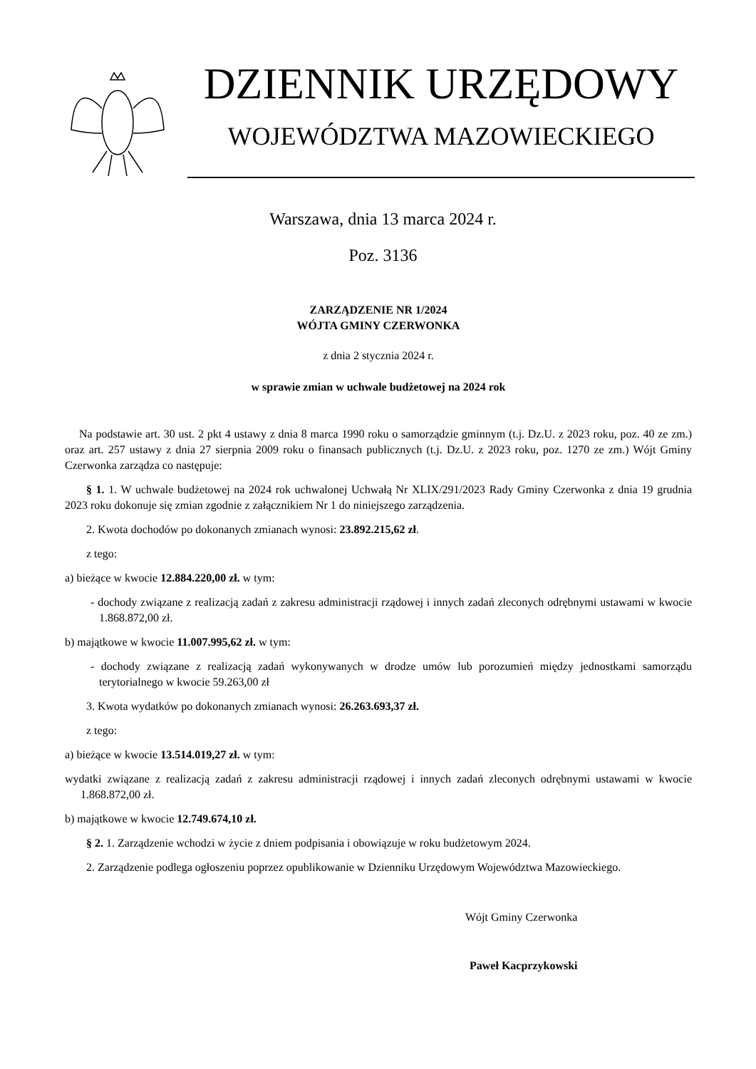DZIENNIK URZĘDOWY
WOJEWÓDZTWA MAZOWIECKIEGO
Warszawa, dnia 13 marca 2024 r.
Poz. 3136
ZARZĄDZENIE NR 1/2024
WÓJTA GMINY CZERWONKA
z dnia 2 stycznia 2024 r.
w sprawie zmian w uchwale budżetowej na 2024 rok
Na podstawie art. 30 ust. 2 pkt 4 ustawy z dnia 8 marca 1990 roku o samorządzie gminnym (t.j. Dz.U. z 2023 roku, poz. 40 ze zm.) oraz art. 257 ustawy z dnia 27 sierpnia 2009 roku o finansach publicznych (t.j. Dz.U. z 2023 roku, poz. 1270 ze zm.) Wójt Gminy Czerwonka zarządza co następuje:
§ 1. 1. W uchwale budżetowej na 2024 rok uchwalonej Uchwałą Nr XLIX/291/2023 Rady Gminy Czerwonka z dnia 19 grudnia 2023 roku dokonuje się zmian zgodnie z załącznikiem Nr 1 do niniejszego zarządzenia.
2. Kwota dochodów po dokonanych zmianach wynosi: 23.892.215,62 zł.
z tego:
a) bieżące w kwocie 12.884.220,00 zł. w tym:
- dochody związane z realizacją zadań z zakresu administracji rządowej i innych zadań zleconych odrębnymi ustawami w kwocie 1.868.872,00 zł.
b) majątkowe w kwocie 11.007.995,62 zł. w tym:
- dochody związane z realizacją zadań wykonywanych w drodze umów lub porozumień między jednostkami samorządu terytorialnego w kwocie 59.263,00 zł
3. Kwota wydatków po dokonanych zmianach wynosi: 26.263.693,37 zł.
z tego:
a) bieżące w kwocie 13.514.019,27 zł. w tym:
wydatki związane z realizacją zadań z zakresu administracji rządowej i innych zadań zleconych odrębnymi ustawami w kwocie 1.868.872,00 zł.
b) majątkowe w kwocie 12.749.674,10 zł.
§ 2. 1. Zarządzenie wchodzi w życie z dniem podpisania i obowiązuje w roku budżetowym 2024.
2. Zarządzenie podlega ogłoszeniu poprzez opublikowanie w Dzienniku Urzędowym Województwa Mazowieckiego.
Wójt Gminy Czerwonka
Paweł Kacprzykowski